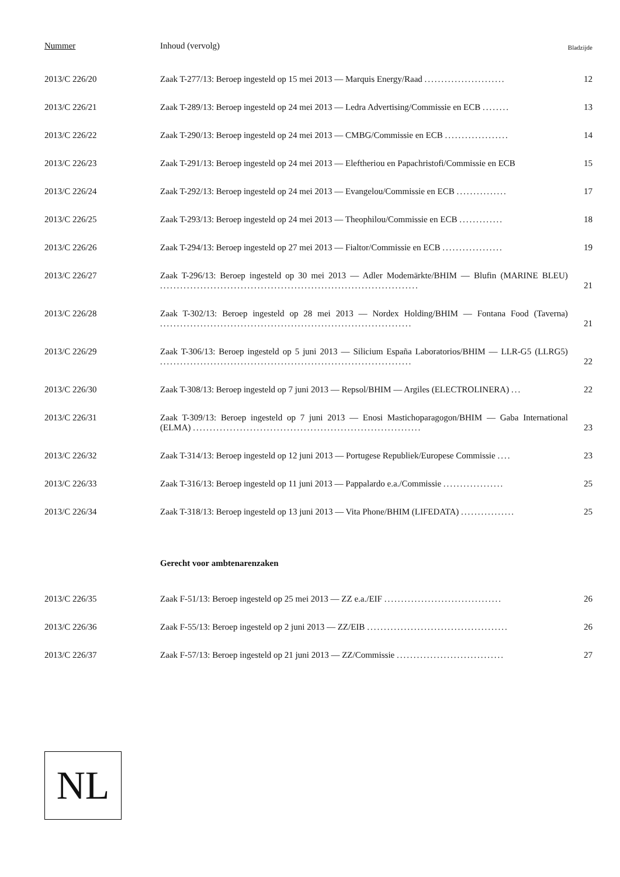| Nummer | Inhoud (vervolg) | Bladzijde |
| 2013/C 226/20 | Zaak T-277/13: Beroep ingesteld op 15 mei 2013 — Marquis Energy/Raad ........................ | 12 |
| 2013/C 226/21 | Zaak T-289/13: Beroep ingesteld op 24 mei 2013 — Ledra Advertising/Commissie en ECB ........ | 13 |
| 2013/C 226/22 | Zaak T-290/13: Beroep ingesteld op 24 mei 2013 — CMBG/Commissie en ECB ................... | 14 |
| 2013/C 226/23 | Zaak T-291/13: Beroep ingesteld op 24 mei 2013 — Eleftheriou en Papachristofi/Commissie en ECB | 15 |
| 2013/C 226/24 | Zaak T-292/13: Beroep ingesteld op 24 mei 2013 — Evangelou/Commissie en ECB ............... | 17 |
| 2013/C 226/25 | Zaak T-293/13: Beroep ingesteld op 24 mei 2013 — Theophilou/Commissie en ECB ............. | 18 |
| 2013/C 226/26 | Zaak T-294/13: Beroep ingesteld op 27 mei 2013 — Fialtor/Commissie en ECB .................. | 19 |
| 2013/C 226/27 | Zaak T-296/13: Beroep ingesteld op 30 mei 2013 — Adler Modemärkte/BHIM — Blufin (MARINE BLEU) ............................................................................. | 21 |
| 2013/C 226/28 | Zaak T-302/13: Beroep ingesteld op 28 mei 2013 — Nordex Holding/BHIM — Fontana Food (Taverna) ........................................................................... | 21 |
| 2013/C 226/29 | Zaak T-306/13: Beroep ingesteld op 5 juni 2013 — Silicium España Laboratorios/BHIM — LLR-G5 (LLRG5) ........................................................................... | 22 |
| 2013/C 226/30 | Zaak T-308/13: Beroep ingesteld op 7 juni 2013 — Repsol/BHIM — Argiles (ELECTROLINERA) ... | 22 |
| 2013/C 226/31 | Zaak T-309/13: Beroep ingesteld op 7 juni 2013 — Enosi Mastichoparagogon/BHIM — Gaba International (ELMA) .................................................................... | 23 |
| 2013/C 226/32 | Zaak T-314/13: Beroep ingesteld op 12 juni 2013 — Portugese Republiek/Europese Commissie .... | 23 |
| 2013/C 226/33 | Zaak T-316/13: Beroep ingesteld op 11 juni 2013 — Pappalardo e.a./Commissie .................. | 25 |
| 2013/C 226/34 | Zaak T-318/13: Beroep ingesteld op 13 juni 2013 — Vita Phone/BHIM (LIFEDATA) ................ | 25 |
| | Gerecht voor ambtenarenzaken | |
| 2013/C 226/35 | Zaak F-51/13: Beroep ingesteld op 25 mei 2013 — ZZ e.a./EIF ................................... | 26 |
| 2013/C 226/36 | Zaak F-55/13: Beroep ingesteld op 2 juni 2013 — ZZ/EIB .......................................... | 26 |
| 2013/C 226/37 | Zaak F-57/13: Beroep ingesteld op 21 juni 2013 — ZZ/Commissie ................................ | 27 |
NL